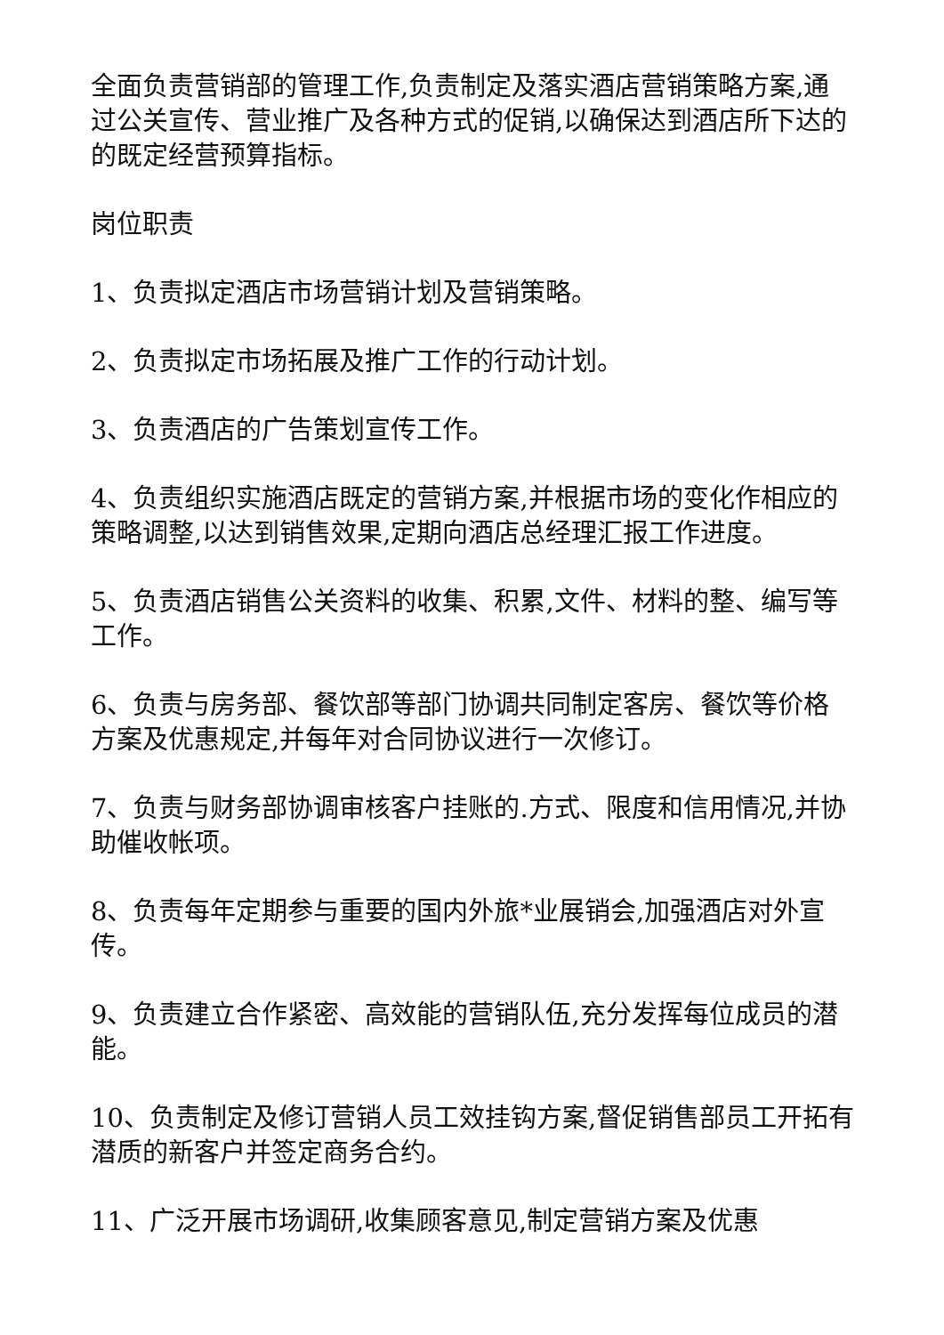全面负责营销部的管理工作,负责制定及落实酒店营销策略方案,通过公关宣传、营业推广及各种方式的促销,以确保达到酒店所下达的的既定经营预算指标。
岗位职责
1、负责拟定酒店市场营销计划及营销策略。
2、负责拟定市场拓展及推广工作的行动计划。
3、负责酒店的广告策划宣传工作。
4、负责组织实施酒店既定的营销方案,并根据市场的变化作相应的策略调整,以达到销售效果,定期向酒店总经理汇报工作进度。
5、负责酒店销售公关资料的收集、积累,文件、材料的整、编写等工作。
6、负责与房务部、餐饮部等部门协调共同制定客房、餐饮等价格方案及优惠规定,并每年对合同协议进行一次修订。
7、负责与财务部协调审核客户挂账的.方式、限度和信用情况,并协助催收帐项。
8、负责每年定期参与重要的国内外旅*业展销会,加强酒店对外宣传。
9、负责建立合作紧密、高效能的营销队伍,充分发挥每位成员的潜能。
10、负责制定及修订营销人员工效挂钩方案,督促销售部员工开拓有潜质的新客户并签定商务合约。
11、广泛开展市场调研,收集顾客意见,制定营销方案及优惠